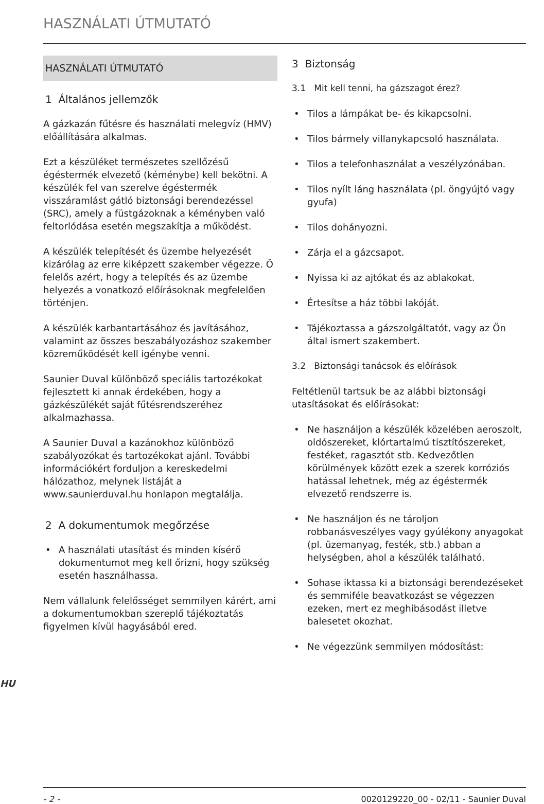HASZNÁLATI ÚTMUTATÓ
HASZNÁLATI ÚTMUTATÓ
1 Általános jellemzők
A gázkazán fűtésre és használati melegvíz (HMV) előállítására alkalmas.
Ezt a készüléket természetes szellőzésű égéstermék elvezető (kéménybe) kell bekötni. A készülék fel van szerelve égéstermék visszáramlást gátló biztonsági berendezéssel (SRC), amely a füstgázoknak a kéményben való feltorlódása esetén megszakítja a működést.
A készülék telepítését és üzembe helyezését kizárólag az erre kiképzett szakember végezze. Ő felelős azért, hogy a telepítés és az üzembe helyezés a vonatkozó előírásoknak megfelelően történjen.
A készülék karbantartásához és javításához, valamint az összes beszabályozáshoz szakember közreműködését kell igénybe venni.
Saunier Duval különböző speciális tartozékokat fejlesztett ki annak érdekében, hogy a gázkészülékét saját fűtésrendszeréhez alkalmazhassa.
A Saunier Duval a kazánokhoz különböző szabályozókat és tartozékokat ajánl. További információkért forduljon a kereskedelmi hálózathoz, melynek listáját a www.saunierduval.hu honlapon megtalálja.
2 A dokumentumok megőrzése
• A használati utasítást és minden kísérő dokumentumot meg kell őrizni, hogy szükség esetén használhassa.
Nem vállalunk felelősséget semmilyen kárért, ami a dokumentumokban szereplő tájékoztatás figyelmen kívül hagyásából ered.
3 Biztonság
3.1 Mit kell tenni, ha gázszagot érez?
• Tilos a lámpákat be- és kikapcsolni.
• Tilos bármely villanykapcsoló használata.
• Tilos a telefonhasználat a veszélyzónában.
• Tilos nyílt láng használata (pl. öngyújtó vagy gyufa)
• Tilos dohányozni.
• Zárja el a gázcsapot.
• Nyissa ki az ajtókat és az ablakokat.
• Értesítse a ház többi lakóját.
• Tájékoztassa a gázszolgáltatót, vagy az Ön által ismert szakembert.
3.2 Biztonsági tanácsok és előírások
Feltétlenül tartsuk be az alábbi biztonsági utasításokat és előírásokat:
• Ne használjon a készülék közelében aeroszolt, oldószereket, klórtartalmú tisztítószereket, festéket, ragasztót stb. Kedvezőtlen körülmények között ezek a szerek korróziós hatással lehetnek, még az égéstermék elvezető rendszerre is.
• Ne használjon és ne tároljon robbanásveszélyes vagy gyúlékony anyagokat (pl. üzemanyag, festék, stb.) abban a helységben, ahol a készülék található.
• Sohase iktassa ki a biztonsági berendezéseket és semmiféle beavatkozást se végezzen ezeken, mert ez meghibásodást illetve balesetet okozhat.
• Ne végezzünk semmilyen módosítást:
HU
- 2 - 0020129220_00 - 02/11 - Saunier Duval